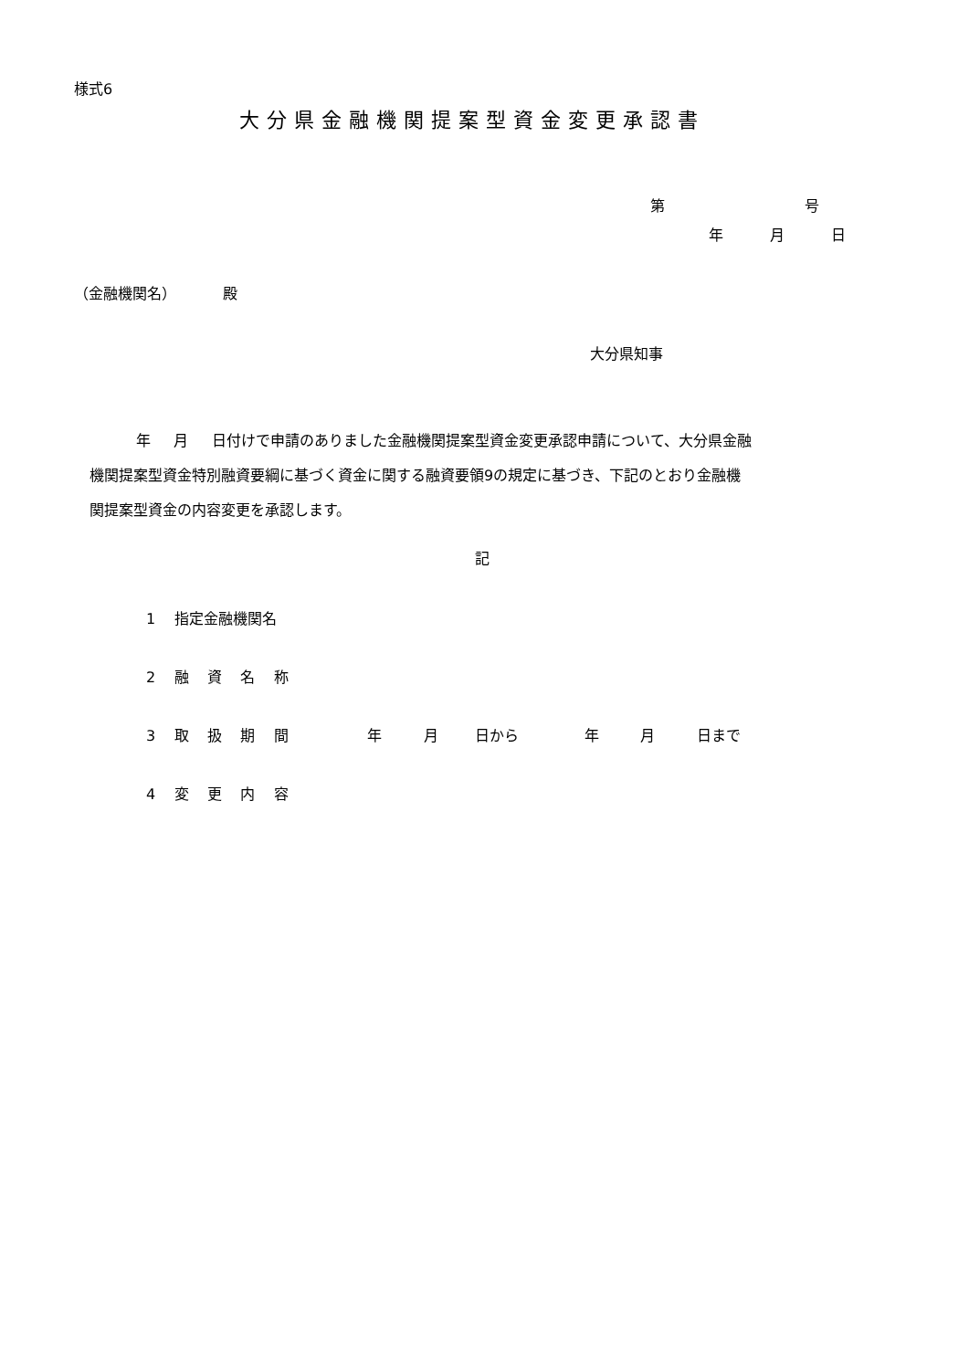様式6
大分県金融機関提案型資金変更承認書
第 号
年 月 日
（金融機関名） 殿
大分県知事
年 月 日付けで申請のありました金融機関提案型資金変更承認申請について、大分県金融 機関提案型資金特別融資要綱に基づく資金に関する融資要領9の規定に基づき、下記のとおり金融機 関提案型資金の内容変更を承認します。
記
1 指定金融機関名
2 融 資 名 称
3 取 扱 期 間 年 月 日から 年 月 日まで
4 変 更 内 容